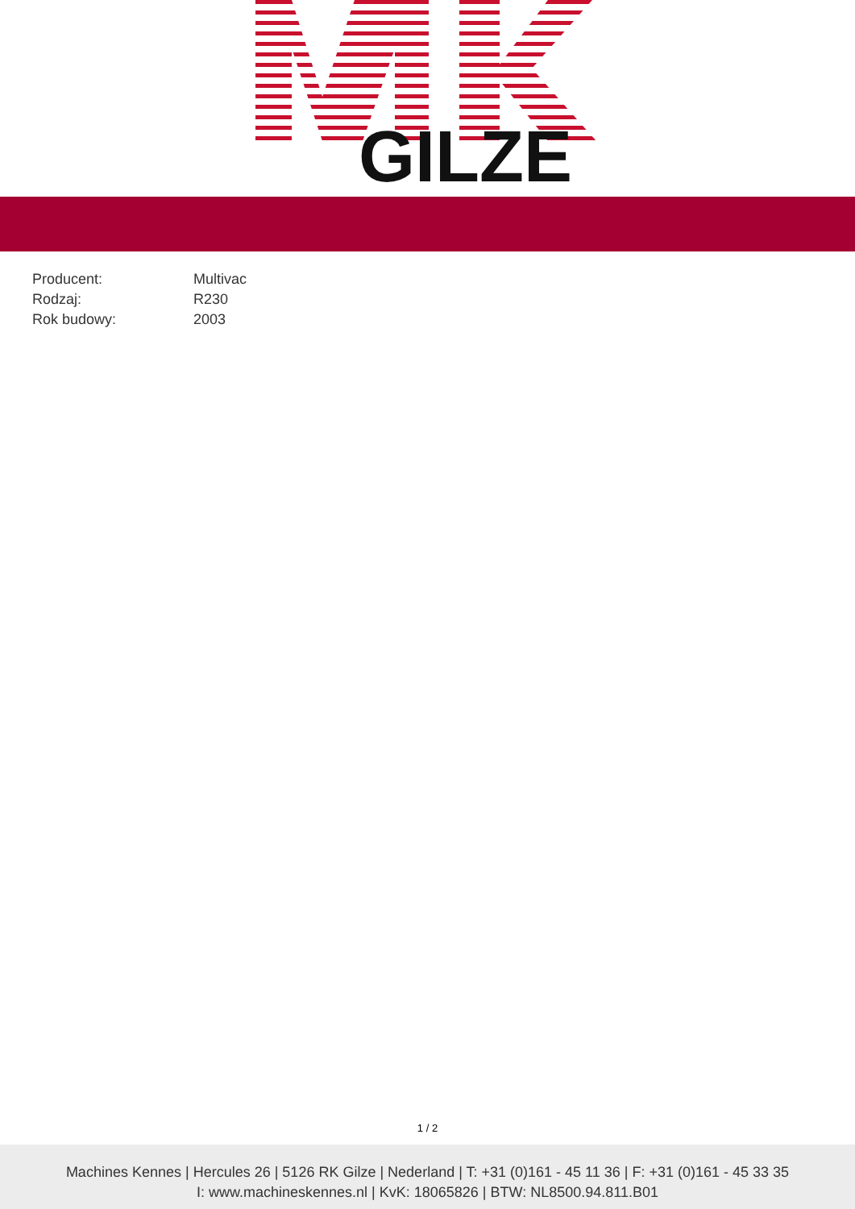GILZE
| Producent: | Multivac |
| Rodzaj: | R230 |
| Rok budowy: | 2003 |
1 / 2
Machines Kennes | Hercules 26 | 5126 RK Gilze | Nederland | T: +31 (0)161 - 45 11 36 | F: +31 (0)161 - 45 33 35
I: www.machineskennes.nl | KvK: 18065826 | BTW: NL8500.94.811.B01